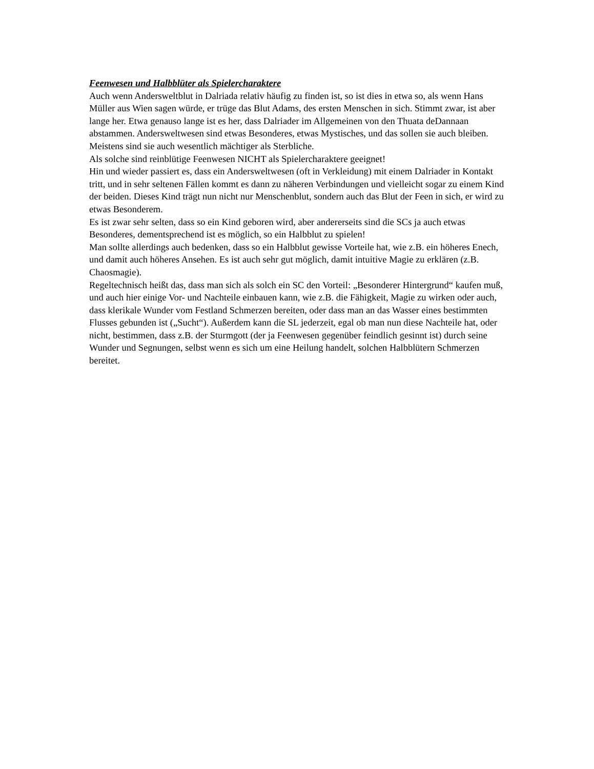Feenwesen und Halbblüter als Spielercharaktere
Auch wenn Andersweltblut in Dalriada relativ häufig zu finden ist, so ist dies in etwa so, als wenn Hans Müller aus Wien sagen würde, er trüge das Blut Adams, des ersten Menschen in sich. Stimmt zwar, ist aber lange her. Etwa genauso lange ist es her, dass Dalriader im Allgemeinen von den Thuata deDannaan abstammen. Andersweltwesen sind etwas Besonderes, etwas Mystisches, und das sollen sie auch bleiben. Meistens sind sie auch wesentlich mächtiger als Sterbliche.
Als solche sind reinblütige Feenwesen NICHT als Spielercharaktere geeignet!
Hin und wieder passiert es, dass ein Andersweltwesen (oft in Verkleidung) mit einem Dalriader in Kontakt tritt, und in sehr seltenen Fällen kommt es dann zu näheren Verbindungen und vielleicht sogar zu einem Kind der beiden. Dieses Kind trägt nun nicht nur Menschenblut, sondern auch das Blut der Feen in sich, er wird zu etwas Besonderem.
Es ist zwar sehr selten, dass so ein Kind geboren wird, aber andererseits sind die SCs ja auch etwas Besonderes, dementsprechend ist es möglich, so ein Halbblut zu spielen!
Man sollte allerdings auch bedenken, dass so ein Halbblut gewisse Vorteile hat, wie z.B. ein höheres Enech, und damit auch höheres Ansehen. Es ist auch sehr gut möglich, damit intuitive Magie zu erklären (z.B. Chaosmagie).
Regeltechnisch heißt das, dass man sich als solch ein SC den Vorteil: „Besonderer Hintergrund“ kaufen muß, und auch hier einige Vor- und Nachteile einbauen kann, wie z.B. die Fähigkeit, Magie zu wirken oder auch, dass klerikale Wunder vom Festland Schmerzen bereiten, oder dass man an das Wasser eines bestimmten Flusses gebunden ist („Sucht“). Außerdem kann die SL jederzeit, egal ob man nun diese Nachteile hat, oder nicht, bestimmen, dass z.B. der Sturmgott (der ja Feenwesen gegenüber feindlich gesinnt ist) durch seine Wunder und Segnungen, selbst wenn es sich um eine Heilung handelt, solchen Halbblütern Schmerzen bereitet.